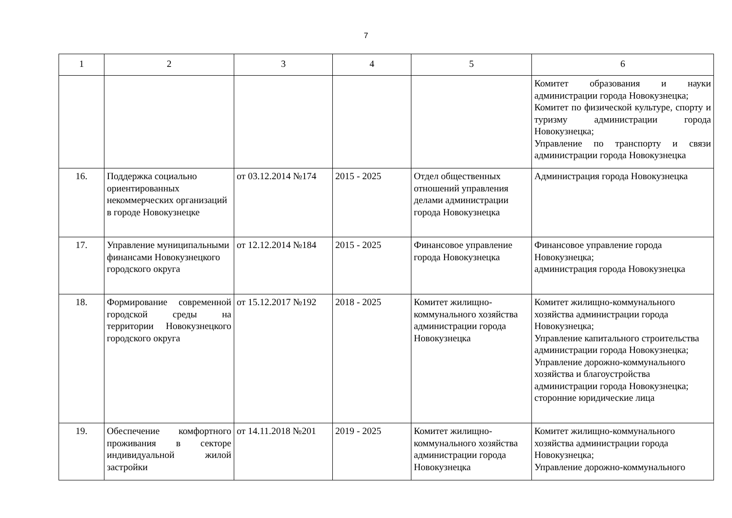7
| 1 | 2 | 3 | 4 | 5 | 6 |
| --- | --- | --- | --- | --- | --- |
| | | | | | Комитет образования и науки администрации города Новокузнецка; Комитет по физической культуре, спорту и туризму администрации города Новокузнецка; Управление по транспорту и связи администрации города Новокузнецка |
| 16. | Поддержка социально ориентированных некоммерческих организаций в городе Новокузнецке | от 03.12.2014 №174 | 2015 - 2025 | Отдел общественных отношений управления делами администрации города Новокузнецка | Администрация города Новокузнецка |
| 17. | Управление муниципальными финансами Новокузнецкого городского округа | от 12.12.2014 №184 | 2015 - 2025 | Финансовое управление города Новокузнецка | Финансовое управление города Новокузнецка; администрация города Новокузнецка |
| 18. | Формирование современной городской среды на территории Новокузнецкого городского округа | от 15.12.2017 №192 | 2018 - 2025 | Комитет жилищно-коммунального хозяйства администрации города Новокузнецка | Комитет жилищно-коммунального хозяйства администрации города Новокузнецка; Управление капитального строительства администрации города Новокузнецка; Управление дорожно-коммунального хозяйства и благоустройства администрации города Новокузнецка; сторонние юридические лица |
| 19. | Обеспечение комфортного проживания в секторе индивидуальной жилой застройки | от 14.11.2018 №201 | 2019 - 2025 | Комитет жилищно-коммунального хозяйства администрации города Новокузнецка | Комитет жилищно-коммунального хозяйства администрации города Новокузнецка; Управление дорожно-коммунального |